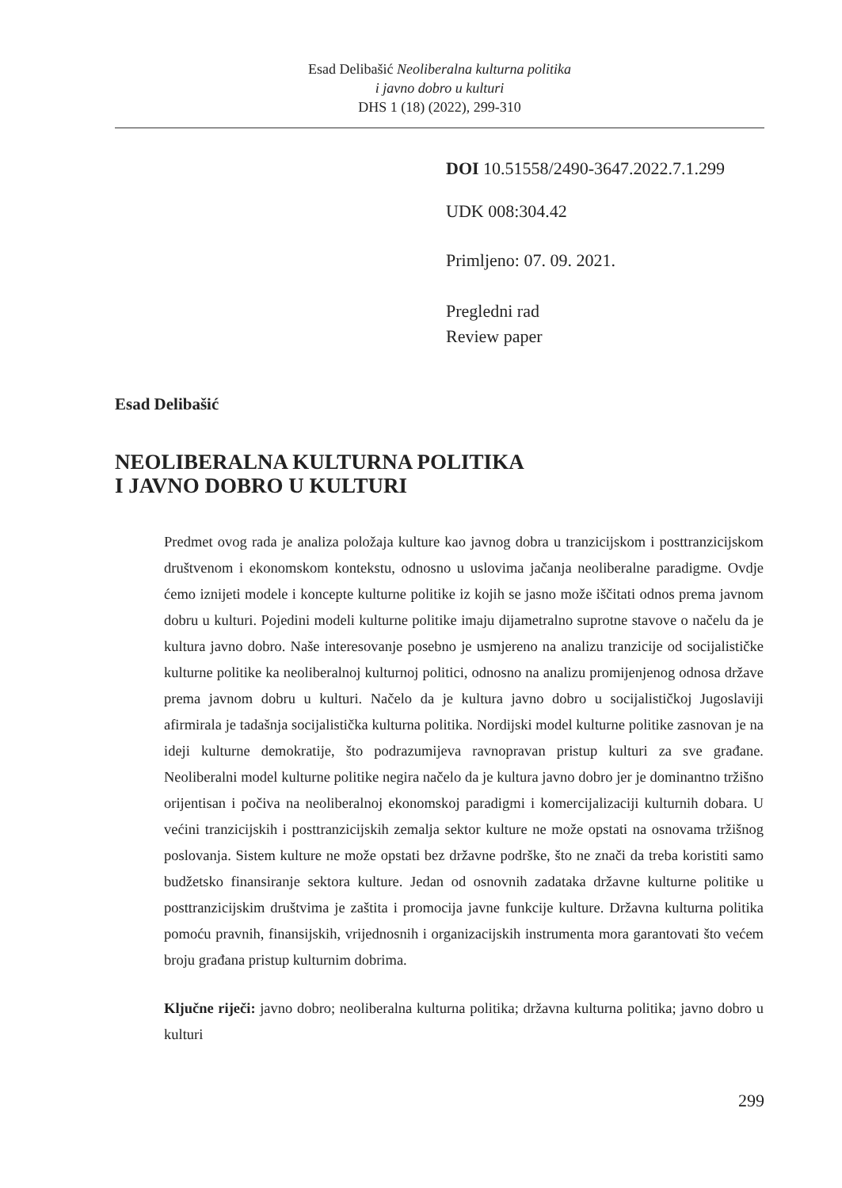Esad Delibašić Neoliberalna kulturna politika
i javno dobro u kulturi
DHS 1 (18) (2022), 299-310
DOI 10.51558/2490-3647.2022.7.1.299
UDK 008:304.42
Primljeno: 07. 09. 2021.
Pregledni rad
Review paper
Esad Delibašić
NEOLIBERALNA KULTURNA POLITIKA
I JAVNO DOBRO U KULTURI
Predmet ovog rada je analiza položaja kulture kao javnog dobra u tranzicijskom i posttranzicijskom društvenom i ekonomskom kontekstu, odnosno u uslovima jačanja neoliberalne paradigme. Ovdje ćemo iznijeti modele i koncepte kulturne politike iz kojih se jasno može iščitati odnos prema javnom dobru u kulturi. Pojedini modeli kulturne politike imaju dijametralno suprotne stavove o načelu da je kultura javno dobro. Naše interesovanje posebno je usmjereno na analizu tranzicije od socijalističke kulturne politike ka neoliberalnoj kulturnoj politici, odnosno na analizu promijenjenog odnosa države prema javnom dobru u kulturi. Načelo da je kultura javno dobro u socijalističkoj Jugoslaviji afirmirala je tadašnja socijalistička kulturna politika. Nordijski model kulturne politike zasnovan je na ideji kulturne demokratije, što podrazumijeva ravnopravan pristup kulturi za sve građane. Neoliberalni model kulturne politike negira načelo da je kultura javno dobro jer je dominantno tržišno orijentisan i počiva na neoliberalnoj ekonomskoj paradigmi i komercijalizaciji kulturnih dobara. U većini tranzicijskih i posttranzicijskih zemalja sektor kulture ne može opstati na osnovama tržišnog poslovanja. Sistem kulture ne može opstati bez državne podrške, što ne znači da treba koristiti samo budžetsko finansiranje sektora kulture. Jedan od osnovnih zadataka državne kulturne politike u posttranzicijskim društvima je zaštita i promocija javne funkcije kulture. Državna kulturna politika pomoću pravnih, finansijskih, vrijednosnih i organizacijskih instrumenta mora garantovati što većem broju građana pristup kulturnim dobrima.
Ključne riječi: javno dobro; neoliberalna kulturna politika; državna kulturna politika; javno dobro u kulturi
299